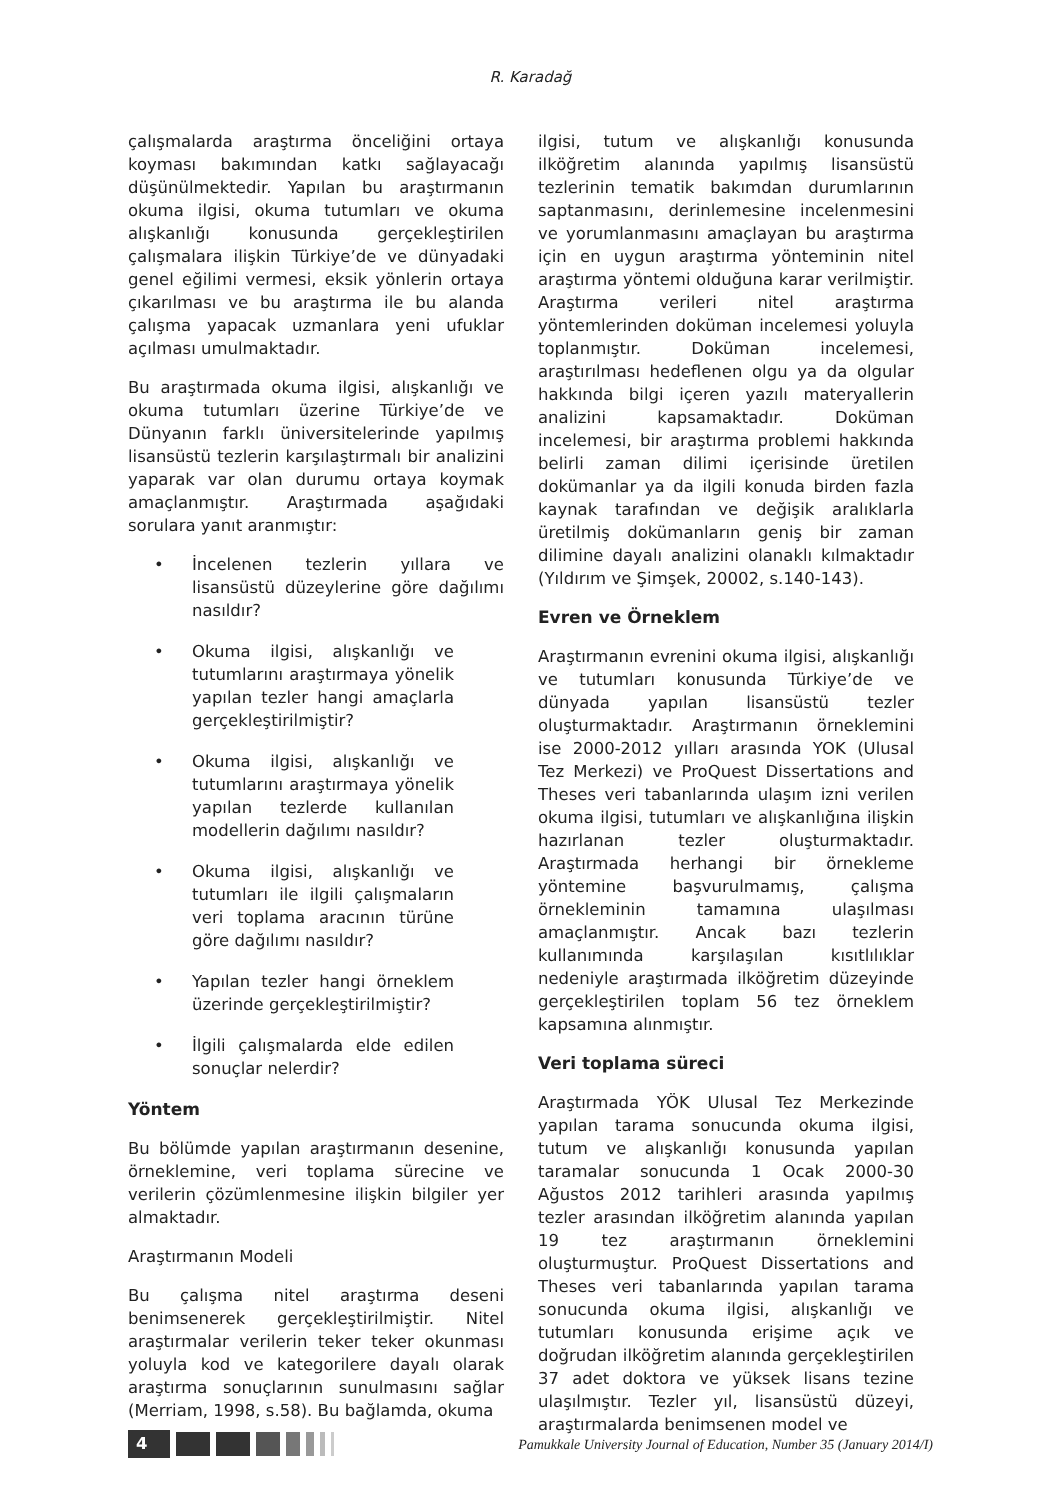R. Karadağ
çalışmalarda araştırma önceliğini ortaya koyması bakımından katkı sağlayacağı düşünülmektedir. Yapılan bu araştırmanın okuma ilgisi, okuma tutumları ve okuma alışkanlığı konusunda gerçekleştirilen çalışmalara ilişkin Türkiye’de ve dünyadaki genel eğilimi vermesi, eksik yönlerin ortaya çıkarılması ve bu araştırma ile bu alanda çalışma yapacak uzmanlara yeni ufuklar açılması umulmaktadır.
Bu araştırmada okuma ilgisi, alışkanlığı ve okuma tutumları üzerine Türkiye’de ve Dünyanın farklı üniversitelerinde yapılmış lisansüstü tezlerin karşılaştırmalı bir analizini yaparak var olan durumu ortaya koymak amaçlanmıştır. Araştırmada aşağıdaki sorulara yanıt aranmıştır:
• İncelenen tezlerin yıllara ve lisansüstü düzeylerine göre dağılımı nasıldır?
• Okuma ilgisi, alışkanlığı ve tutumlarını araştırmaya yönelik yapılan tezler hangi amaçlarla gerçekleştirilmiştir?
• Okuma ilgisi, alışkanlığı ve tutumlarını araştırmaya yönelik yapılan tezlerde kullanılan modellerin dağılımı nasıldır?
• Okuma ilgisi, alışkanlığı ve tutumları ile ilgili çalışmaların veri toplama aracının türüne göre dağılımı nasıldır?
• Yapılan tezler hangi örneklem üzerinde gerçekleştirilmiştir?
• İlgili çalışmalarda elde edilen sonuçlar nelerdir?
Yöntem
Bu bölümde yapılan araştırmanın desenine, örneklemine, veri toplama sürecine ve verilerin çözümlenmesine ilişkin bilgiler yer almaktadır.
Araştırmanın Modeli
Bu çalışma nitel araştırma deseni benimsenerek gerçekleştirilmiştir. Nitel araştırmalar verilerin teker teker okunması yoluyla kod ve kategorilere dayalı olarak araştırma sonuçlarının sunulmasını sağlar (Merriam, 1998, s.58). Bu bağlamda, okuma
ilgisi, tutum ve alışkanlığı konusunda ilköğretim alanında yapılmış lisansüstü tezlerinin tematik bakımdan durumlarının saptanmasını, derinlemesine incelenmesini ve yorumlanmasını amaçlayan bu araştırma için en uygun araştırma yönteminin nitel araştırma yöntemi olduğuna karar verilmiştir. Araştırma verileri nitel araştırma yöntemlerinden doküman incelemesi yoluyla toplanmıştır. Doküman incelemesi, araştırılması hedeflenen olgu ya da olgular hakkında bilgi içeren yazılı materyallerin analizini kapsamaktadır. Doküman incelemesi, bir araştırma problemi hakkında belirli zaman dilimi içerisinde üretilen dokümanlar ya da ilgili konuda birden fazla kaynak tarafından ve değişik aralıklarla üretilmiş dokümanların geniş bir zaman dilimine dayalı analizini olanaklı kılmaktadır (Yıldırım ve Şimşek, 20002, s.140-143).
Evren ve Örneklem
Araştırmanın evrenini okuma ilgisi, alışkanlığı ve tutumları konusunda Türkiye’de ve dünyada yapılan lisansüstü tezler oluşturmaktadır. Araştırmanın örneklemini ise 2000-2012 yılları arasında YOK (Ulusal Tez Merkezi) ve ProQuest Dissertations and Theses veri tabanlarında ulaşım izni verilen okuma ilgisi, tutumları ve alışkanlığına ilişkin hazırlanan tezler oluşturmaktadır. Araştırmada herhangi bir örnekleme yöntemine başvurulmamış, çalışma örnekleminin tamamına ulaşılması amaçlanmıştır. Ancak bazı tezlerin kullanımında karşılaşılan kısıtlılıklar nedeniyle araştırmada ilköğretim düzeyinde gerçekleştirilen toplam 56 tez örneklem kapsamına alınmıştır.
Veri toplama süreci
Araştırmada YÖK Ulusal Tez Merkezinde yapılan tarama sonucunda okuma ilgisi, tutum ve alışkanlığı konusunda yapılan taramalar sonucunda 1 Ocak 2000-30 Ağustos 2012 tarihleri arasında yapılmış tezler arasından ilköğretim alanında yapılan 19 tez araştırmanın örneklemini oluşturmuştur. ProQuest Dissertations and Theses veri tabanlarında yapılan tarama sonucunda okuma ilgisi, alışkanlığı ve tutumları konusunda erişime açık ve doğrudan ilköğretim alanında gerçekleştirilen 37 adet doktora ve yüksek lisans tezine ulaşılmıştır. Tezler yıl, lisansüstü düzeyi, araştırmalarda benimsenen model ve
4
Pamukkale University Journal of Education, Number 35 (January 2014/I)